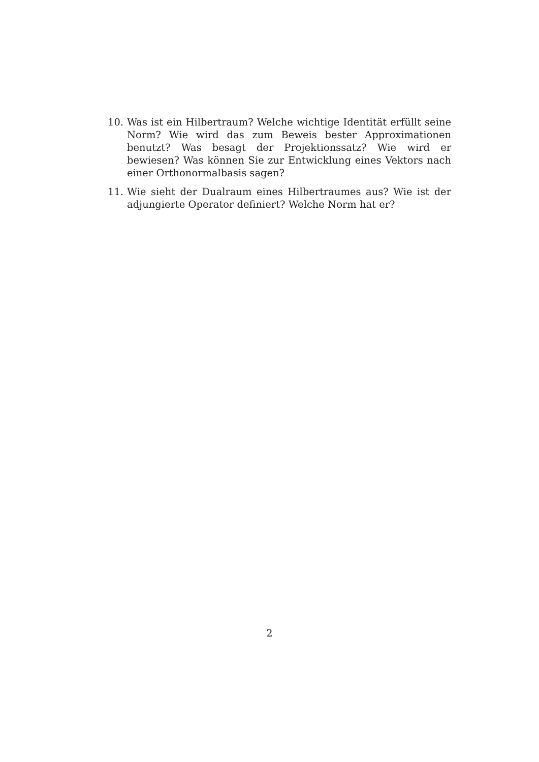10. Was ist ein Hilbertraum? Welche wichtige Identität erfüllt seine Norm? Wie wird das zum Beweis bester Approximationen benutzt? Was besagt der Projektionssatz? Wie wird er bewiesen? Was können Sie zur Entwicklung eines Vektors nach einer Orthonormalbasis sagen?
11. Wie sieht der Dualraum eines Hilbertraumes aus? Wie ist der adjungierte Operator definiert? Welche Norm hat er?
2